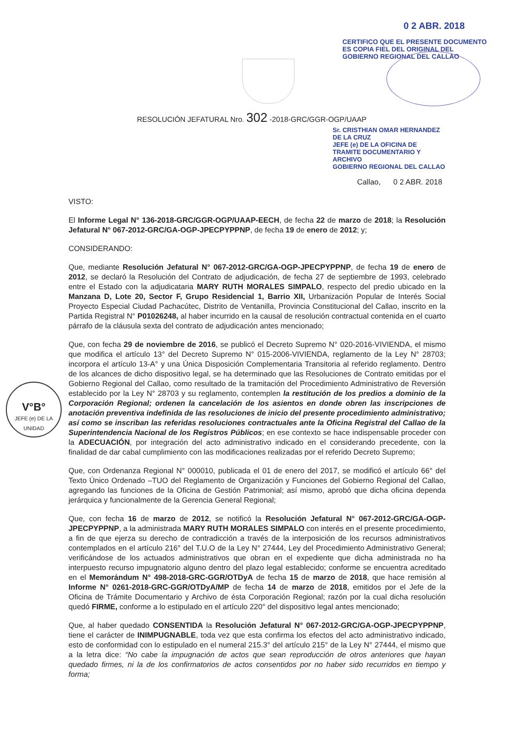0 2 ABR. 2018
CERTIFICO QUE EL PRESENTE DOCUMENTO ES COPIA FIEL DEL ORIGINAL DEL GOBIERNO REGIONAL DEL CALLAO
V°B°
JEFE (e) DE LA UNIDAD
RESOLUCIÓN JEFATURAL Nro. 302 -2018-GRC/GGR-OGP/UAAP
Sr. CRISTHIAN OMAR HERNANDEZ DE LA CRUZ
JEFE (e) DE LA OFICINA DE TRAMITE DOCUMENTARIO Y ARCHIVO
GOBIERNO REGIONAL DEL CALLAO
Callao, 0 2 ABR. 2018
VISTO:
El Informe Legal N° 136-2018-GRC/GGR-OGP/UAAP-EECH, de fecha 22 de marzo de 2018; la Resolución Jefatural N° 067-2012-GRC/GA-OGP-JPECPYPPNP, de fecha 19 de enero de 2012; y;
CONSIDERANDO:
Que, mediante Resolución Jefatural N° 067-2012-GRC/GA-OGP-JPECPYPPNP, de fecha 19 de enero de 2012, se declaró la Resolución del Contrato de adjudicación, de fecha 27 de septiembre de 1993, celebrado entre el Estado con la adjudicataria MARY RUTH MORALES SIMPALO, respecto del predio ubicado en la Manzana D, Lote 20, Sector F, Grupo Residencial 1, Barrio XII, Urbanización Popular de Interés Social Proyecto Especial Ciudad Pachacútec, Distrito de Ventanilla, Provincia Constitucional del Callao, inscrito en la Partida Registral N° P01026248, al haber incurrido en la causal de resolución contractual contenida en el cuarto párrafo de la cláusula sexta del contrato de adjudicación antes mencionado;
Que, con fecha 29 de noviembre de 2016, se publicó el Decreto Supremo N° 020-2016-VIVIENDA, el mismo que modifica el artículo 13° del Decreto Supremo N° 015-2006-VIVIENDA, reglamento de la Ley N° 28703; incorpora el artículo 13-A° y una Única Disposición Complementaria Transitoria al referido reglamento. Dentro de los alcances de dicho dispositivo legal, se ha determinado que las Resoluciones de Contrato emitidas por el Gobierno Regional del Callao, como resultado de la tramitación del Procedimiento Administrativo de Reversión establecido por la Ley N° 28703 y su reglamento, contemplen la restitución de los predios a dominio de la Corporación Regional; ordenen la cancelación de los asientos en donde obren las inscripciones de anotación preventiva indefinida de las resoluciones de inicio del presente procedimiento administrativo; así como se inscriban las referidas resoluciones contractuales ante la Oficina Registral del Callao de la Superintendencia Nacional de los Registros Públicos; en ese contexto se hace indispensable proceder con la ADECUACIÓN, por integración del acto administrativo indicado en el considerando precedente, con la finalidad de dar cabal cumplimiento con las modificaciones realizadas por el referido Decreto Supremo;
Que, con Ordenanza Regional N° 000010, publicada el 01 de enero del 2017, se modificó el artículo 66° del Texto Único Ordenado –TUO del Reglamento de Organización y Funciones del Gobierno Regional del Callao, agregando las funciones de la Oficina de Gestión Patrimonial; así mismo, aprobó que dicha oficina dependa jerárquica y funcionalmente de la Gerencia General Regional;
Que, con fecha 16 de marzo de 2012, se notificó la Resolución Jefatural N° 067-2012-GRC/GA-OGP-JPECPYPPNP, a la administrada MARY RUTH MORALES SIMPALO con interés en el presente procedimiento, a fin de que ejerza su derecho de contradicción a través de la interposición de los recursos administrativos contemplados en el artículo 216° del T.U.O de la Ley N° 27444, Ley del Procedimiento Administrativo General; verificándose de los actuados administrativos que obran en el expediente que dicha administrada no ha interpuesto recurso impugnatorio alguno dentro del plazo legal establecido; conforme se encuentra acreditado en el Memorándum N° 498-2018-GRC-GGR/OTDyA de fecha 15 de marzo de 2018, que hace remisión al Informe N° 0261-2018-GRC-GGR/OTDyA/MP de fecha 14 de marzo de 2018, emitidos por el Jefe de la Oficina de Trámite Documentario y Archivo de ésta Corporación Regional; razón por la cual dicha resolución quedó FIRME, conforme a lo estipulado en el artículo 220° del dispositivo legal antes mencionado;
Que, al haber quedado CONSENTIDA la Resolución Jefatural N° 067-2012-GRC/GA-OGP-JPECPYPPNP, tiene el carácter de INIMPUGNABLE, toda vez que esta confirma los efectos del acto administrativo indicado, esto de conformidad con lo estipulado en el numeral 215.3° del artículo 215° de la Ley N° 27444, el mismo que a la letra dice: “No cabe la impugnación de actos que sean reproducción de otros anteriores que hayan quedado firmes, ni la de los confirmatorios de actos consentidos por no haber sido recurridos en tiempo y forma;